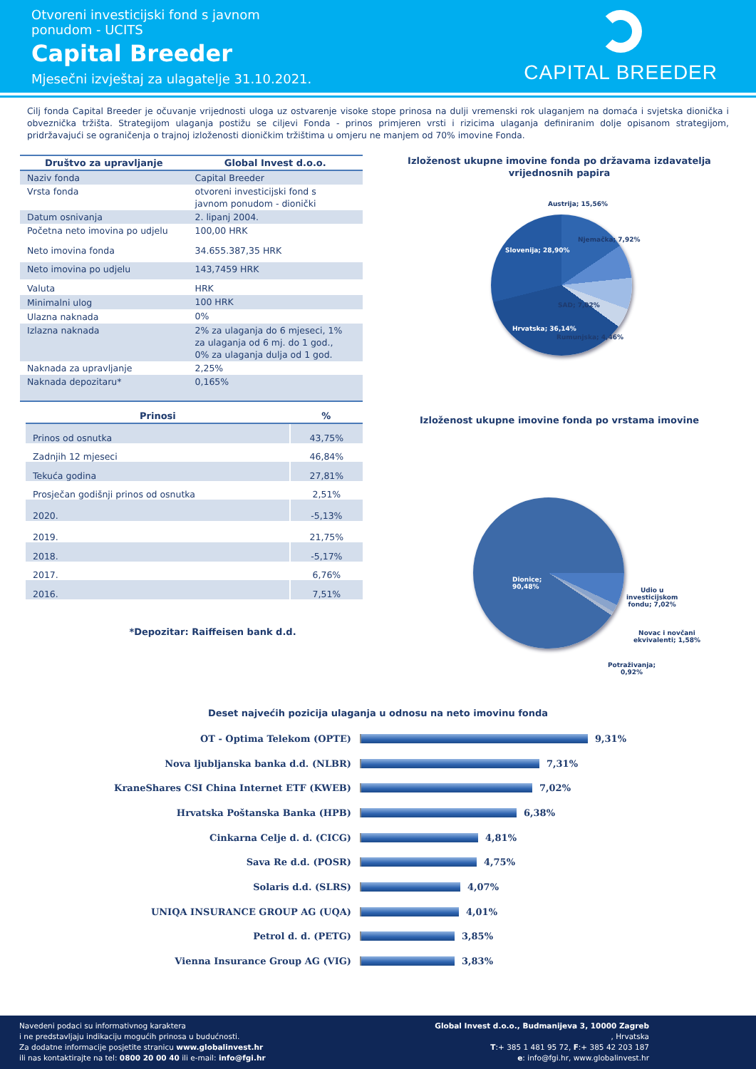Otvoreni investicijski fond s javnom
ponudom - UCITS
Capital Breeder
Mjesečni izvještaj za ulagatelje 31.10.2021.
CAPITAL BREEDER
Cilj fonda Capital Breeder je očuvanje vrijednosti uloga uz ostvarenje visoke stope prinosa na dulji vremenski rok ulaganjem na domaća i svjetska dionička i obveznička tržišta. Strategijom ulaganja postižu se ciljevi Fonda - prinos primjeren vrsti i rizicima ulaganja definiranim dolje opisanom strategijom, pridržavajući se ograničenja o trajnoj izloženosti dioničkim tržištima u omjeru ne manjem od 70% imovine Fonda.
| Društvo za upravljanje | Global Invest d.o.o. |
| --- | --- |
| Naziv fonda | Capital Breeder |
| Vrsta fonda | otvoreni investicijski fond s javnom ponudom - dionički |
| Datum osnivanja | 2. lipanj 2004. |
| Početna neto imovina po udjelu | 100,00 HRK |
| Neto imovina fonda | 34.655.387,35 HRK |
| Neto imovina po udjelu | 143,7459 HRK |
| Valuta | HRK |
| Minimalni ulog | 100 HRK |
| Ulazna naknada | 0% |
| Izlazna naknada | 2% za ulaganja do 6 mjeseci, 1% za ulaganja od 6 mj. do 1 god., 0% za ulaganja dulja od 1 god. |
| Naknada za upravljanje | 2,25% |
| Naknada depozitaru* | 0,165% |
| Prinosi | % |
| --- | --- |
| Prinos od osnutka | 43,75% |
| Zadnjih 12 mjeseci | 46,84% |
| Tekuća godina | 27,81% |
| Prosječan godišnji prinos od osnutka | 2,51% |
| 2020. | -5,13% |
| 2019. | 21,75% |
| 2018. | -5,17% |
| 2017. | 6,76% |
| 2016. | 7,51% |
*Depozitar: Raiffeisen bank d.d.
Izloženost ukupne imovine fonda po državama izdavatelja
vrijednosnih papira
Austrija; 15,56%
Njemačka; 7,92%
Slovenija; 28,90%
SAD; 7,02%
Hrvatska; 36,14%
Rumunjska; 4,46%
Izloženost ukupne imovine fonda po vrstama imovine
Dionice;
90,48% Udio u
investicijskom
fondu; 7,02%
Novac i novčani
ekvivalenti; 1,58%
Potraživanja;
0,92%
Deset najvećih pozicija ulaganja u odnosu na neto imovinu fonda
OT - Optima Telekom (OPTE) 9,31%
Nova ljubljanska banka d.d. (NLBR) 7,31%
KraneShares CSI China Internet ETF (KWEB) 7,02%
Hrvatska Poštanska Banka (HPB) 6,38%
Cinkarna Celje d. d. (CICG) 4,81%
Sava Re d.d. (POSR) 4,75%
Solaris d.d. (SLRS) 4,07%
UNIQA INSURANCE GROUP AG (UQA) 4,01%
Petrol d. d. (PETG) 3,85%
Vienna Insurance Group AG (VIG) 3,83%
Navedeni podaci su informativnog karaktera
i ne predstavljaju indikaciju mogućih prinosa u budućnosti.
Za dodatne informacije posjetite stranicu www.globalinvest.hr
ili nas kontaktirajte na tel: 0800 20 00 40 ili e-mail: info@fgi.hr
Global Invest d.o.o., Budmanijeva 3, 10000 Zagreb
, Hrvatska
T:+ 385 1 481 95 72, F:+ 385 42 203 187
e: info@fgi.hr, www.globalinvest.hr